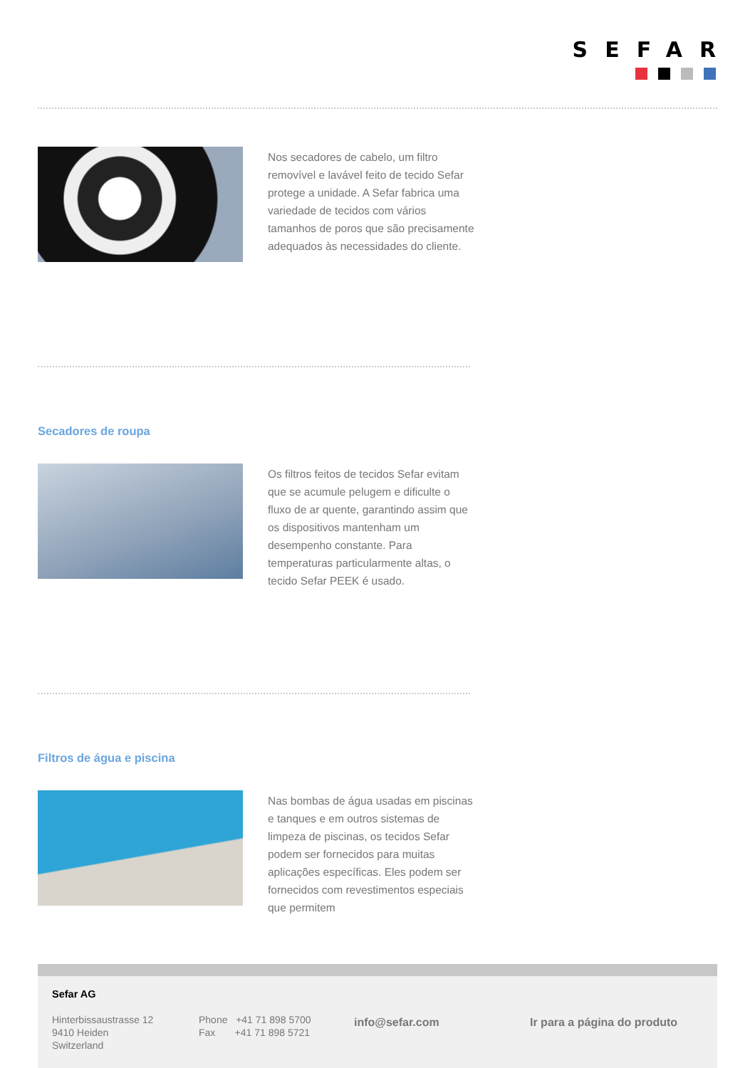SEFAR
Nos secadores de cabelo, um filtro removível e lavável feito de tecido Sefar protege a unidade. A Sefar fabrica uma variedade de tecidos com vários tamanhos de poros que são precisamente adequados às necessidades do cliente.
Secadores de roupa
Os filtros feitos de tecidos Sefar evitam que se acumule pelugem e dificulte o fluxo de ar quente, garantindo assim que os dispositivos mantenham um desempenho constante. Para temperaturas particularmente altas, o tecido Sefar PEEK é usado.
Filtros de água e piscina
Nas bombas de água usadas em piscinas e tanques e em outros sistemas de limpeza de piscinas, os tecidos Sefar podem ser fornecidos para muitas aplicações específicas. Eles podem ser fornecidos com revestimentos especiais que permitem
Sefar AG
Hinterbissaustrasse 12
9410 Heiden
Switzerland
Phone +41 71 898 5700
Fax +41 71 898 5721
info@sefar.com Ir para a página do produto